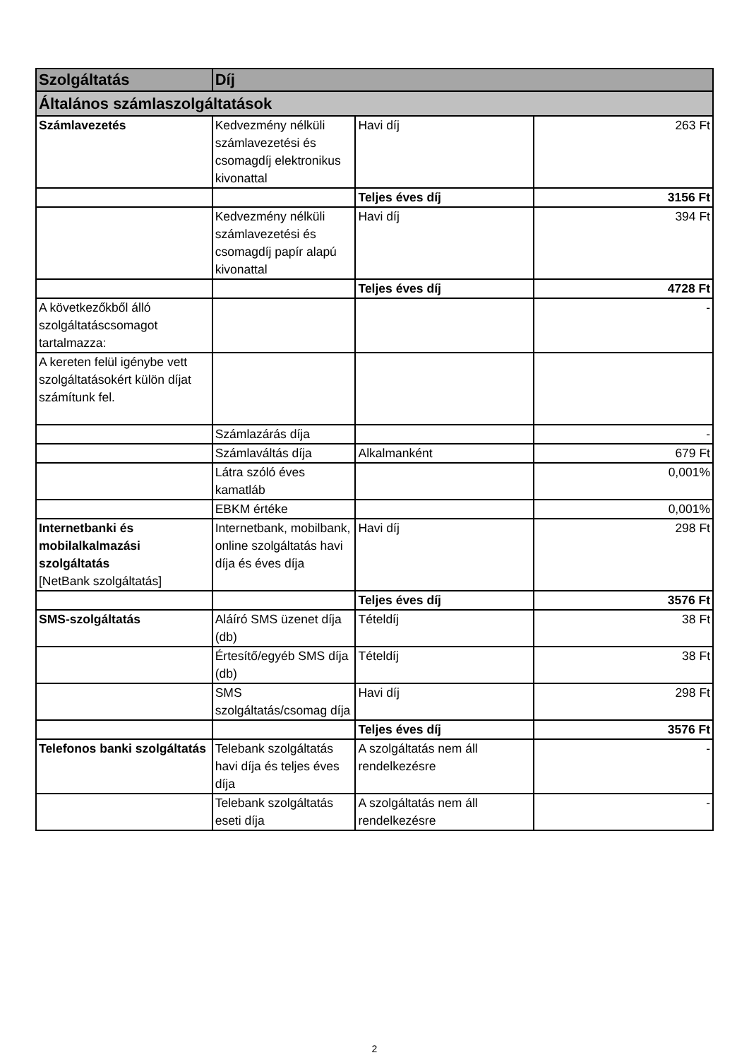| Szolgáltatás | Díj | | |
| --- | --- | --- | --- |
| Általános számlaszolgáltatások | | | |
| Számlavezetés | Kedvezmény nélküli számlavezetési és csomagdíj elektronikus kivonattal | Havi díj | 263 Ft |
| | | Teljes éves díj | 3156 Ft |
| | Kedvezmény nélküli számlavezetési és csomagdíj papír alapú kivonattal | Havi díj | 394 Ft |
| | | Teljes éves díj | 4728 Ft |
| A következőkből álló szolgáltatáscsomagot tartalmazza: | | | - |
| A kereten felül igénybe vett szolgáltatásokért külön díjat számítunk fel. | | | |
| | Számlazárás díja | | - |
| | Számlaváltás díja | Alkalmanként | 679 Ft |
| | Látra szóló éves kamatláb | | 0,001% |
| | EBKM értéke | | 0,001% |
| Internetbanki és mobilalkalmazási szolgáltatás [NetBank szolgáltatás] | Internetbank, mobilbank, online szolgáltatás havi díja és éves díja | Havi díj | 298 Ft |
| | | Teljes éves díj | 3576 Ft |
| SMS-szolgáltatás | Aláíró SMS üzenet díja (db) | Tételdíj | 38 Ft |
| | Értesítő/egyéb SMS díja (db) | Tételdíj | 38 Ft |
| | SMS szolgáltatás/csomag díja | Havi díj | 298 Ft |
| | | Teljes éves díj | 3576 Ft |
| Telefonos banki szolgáltatás | Telebank szolgáltatás havi díja és teljes éves díja | A szolgáltatás nem áll rendelkezésre | - |
| | Telebank szolgáltatás eseti díja | A szolgáltatás nem áll rendelkezésre | - |
2